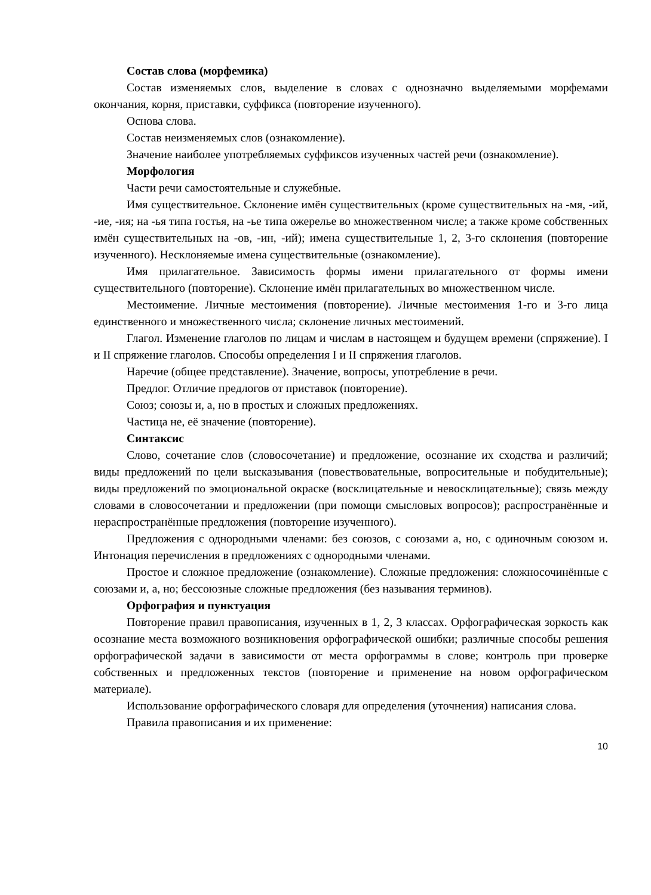Состав слова (морфемика)
Состав изменяемых слов, выделение в словах с однозначно выделяемыми морфемами окончания, корня, приставки, суффикса (повторение изученного).
Основа слова.
Состав неизменяемых слов (ознакомление).
Значение наиболее употребляемых суффиксов изученных частей речи (ознакомление).
Морфология
Части речи самостоятельные и служебные.
Имя существительное. Склонение имён существительных (кроме существительных на -мя, -ий, -ие, -ия; на -ья типа гостья, на -ье типа ожерелье во множественном числе; а также кроме собственных имён существительных на -ов, -ин, -ий); имена существительные 1, 2, 3-го склонения (повторение изученного). Несклоняемые имена существительные (ознакомление).
Имя прилагательное. Зависимость формы имени прилагательного от формы имени существительного (повторение). Склонение имён прилагательных во множественном числе.
Местоимение. Личные местоимения (повторение). Личные местоимения 1-го и 3-го лица единственного и множественного числа; склонение личных местоимений.
Глагол. Изменение глаголов по лицам и числам в настоящем и будущем времени (спряжение). I и II спряжение глаголов. Способы определения I и II спряжения глаголов.
Наречие (общее представление). Значение, вопросы, употребление в речи.
Предлог. Отличие предлогов от приставок (повторение).
Союз; союзы и, а, но в простых и сложных предложениях.
Частица не, её значение (повторение).
Синтаксис
Слово, сочетание слов (словосочетание) и предложение, осознание их сходства и различий; виды предложений по цели высказывания (повествовательные, вопросительные и побудительные); виды предложений по эмоциональной окраске (восклицательные и невосклицательные); связь между словами в словосочетании и предложении (при помощи смысловых вопросов); распространённые и нераспространённые предложения (повторение изученного).
Предложения с однородными членами: без союзов, с союзами а, но, с одиночным союзом и. Интонация перечисления в предложениях с однородными членами.
Простое и сложное предложение (ознакомление). Сложные предложения: сложносочинённые с союзами и, а, но; бессоюзные сложные предложения (без называния терминов).
Орфография и пунктуация
Повторение правил правописания, изученных в 1, 2, 3 классах. Орфографическая зоркость как осознание места возможного возникновения орфографической ошибки; различные способы решения орфографической задачи в зависимости от места орфограммы в слове; контроль при проверке собственных и предложенных текстов (повторение и применение на новом орфографическом материале).
Использование орфографического словаря для определения (уточнения) написания слова.
Правила правописания и их применение:
10